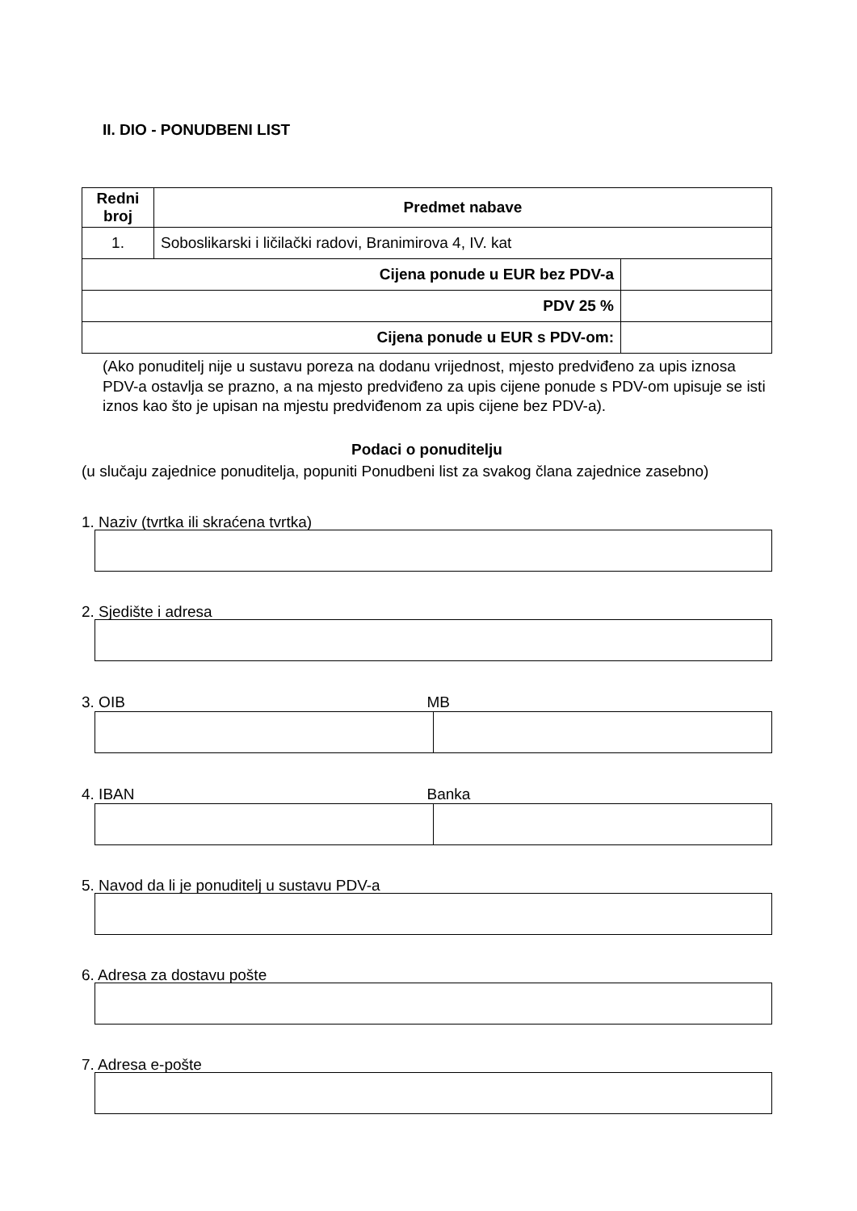II. DIO - PONUDBENI LIST
| Redni broj | Predmet nabave | |
| --- | --- | --- |
| 1. | Soboslikarski i ličilački radovi, Branimirova 4, IV. kat | |
| Cijena ponude u EUR bez PDV-a | | |
| PDV 25 % | | |
| Cijena ponude u EUR s PDV-om: | | |
(Ako ponuditelj nije u sustavu poreza na dodanu vrijednost, mjesto predviđeno za upis iznosa PDV-a ostavlja se prazno, a na mjesto predviđeno za upis cijene ponude s PDV-om upisuje se isti iznos kao što je upisan na mjestu predviđenom za upis cijene bez PDV-a).
Podaci o ponuditelju
(u slučaju zajednice ponuditelja, popuniti Ponudbeni list za svakog člana zajednice zasebno)
1. Naziv (tvrtka ili skraćena tvrtka)
2. Sjedište i adresa
3. OIB MB
4. IBAN Banka
5. Navod da li je ponuditelj u sustavu PDV-a
6. Adresa za dostavu pošte
7. Adresa e-pošte